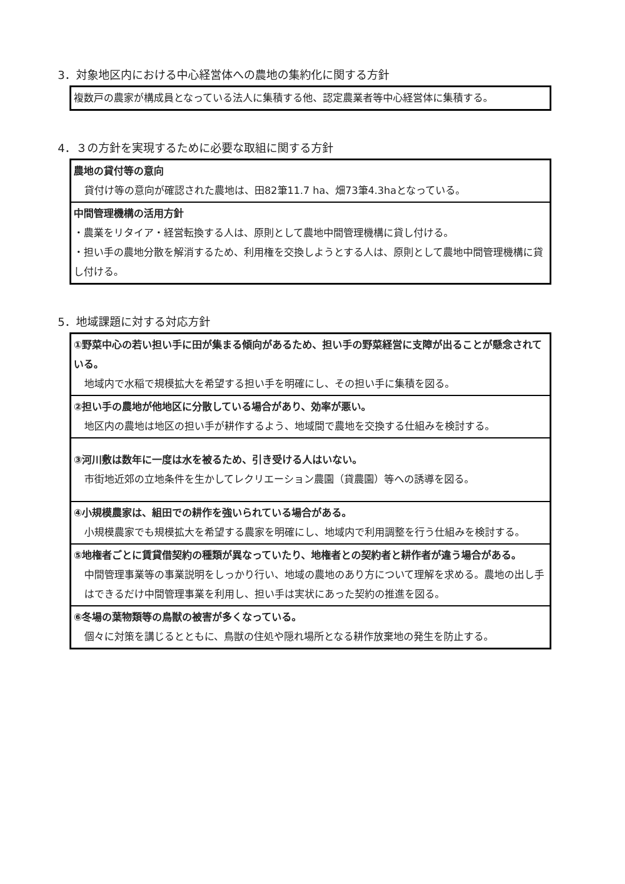3．対象地区内における中心経営体への農地の集約化に関する方針
| 複数戸の農家が構成員となっている法人に集積する他、認定農業者等中心経営体に集積する。 |
4．３の方針を実現するために必要な取組に関する方針
| 農地の貸付等の意向 貸付け等の意向が確認された農地は、田82筆11.7 ha、畑73筆4.3haとなっている。 |
| 中間管理機構の活用方針 ・農業をリタイア・経営転換する人は、原則として農地中間管理機構に貸し付ける。 ・担い手の農地分散を解消するため、利用権を交換しようとする人は、原則として農地中間管理機構に貸し付ける。 |
5．地域課題に対する対応方針
| ①野菜中心の若い担い手に田が集まる傾向があるため、担い手の野菜経営に支障が出ることが懸念されている。 地域内で水稲で規模拡大を希望する担い手を明確にし、その担い手に集積を図る。 |
| ②担い手の農地が他地区に分散している場合があり、効率が悪い。 地区内の農地は地区の担い手が耕作するよう、地域間で農地を交換する仕組みを検討する。 |
| ③河川敷は数年に一度は水を被るため、引き受ける人はいない。 市街地近郊の立地条件を生かしてレクリエーション農園（貸農園）等への誘導を図る。 |
| ④小規模農家は、組田での耕作を強いられている場合がある。 小規模農家でも規模拡大を希望する農家を明確にし、地域内で利用調整を行う仕組みを検討する。 |
| ⑤地権者ごとに賃貸借契約の種類が異なっていたり、地権者との契約者と耕作者が違う場合がある。 中間管理事業等の事業説明をしっかり行い、地域の農地のあり方について理解を求める。農地の出し手はできるだけ中間管理事業を利用し、担い手は実状にあった契約の推進を図る。 |
| ⑥冬場の葉物類等の鳥獣の被害が多くなっている。 個々に対策を講じるとともに、鳥獣の住処や隠れ場所となる耕作放棄地の発生を防止する。 |